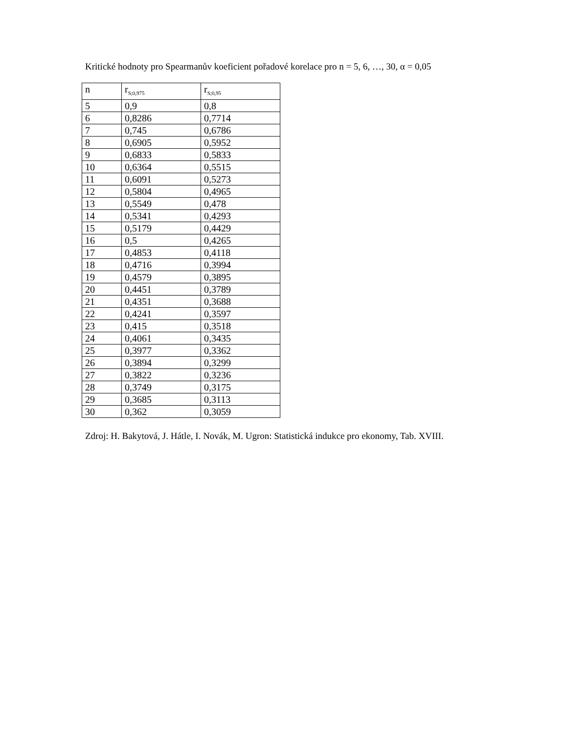Kritické hodnoty pro Spearmanův koeficient pořadové korelace pro n = 5, 6, …, 30, α = 0,05
| n | r<sub>S;0,975</sub> | r<sub>S;0,95</sub> |
| 5 | 0,9 | 0,8 |
| 6 | 0,8286 | 0,7714 |
| 7 | 0,745 | 0,6786 |
| 8 | 0,6905 | 0,5952 |
| 9 | 0,6833 | 0,5833 |
| 10 | 0,6364 | 0,5515 |
| 11 | 0,6091 | 0,5273 |
| 12 | 0,5804 | 0,4965 |
| 13 | 0,5549 | 0,478 |
| 14 | 0,5341 | 0,4293 |
| 15 | 0,5179 | 0,4429 |
| 16 | 0,5 | 0,4265 |
| 17 | 0,4853 | 0,4118 |
| 18 | 0,4716 | 0,3994 |
| 19 | 0,4579 | 0,3895 |
| 20 | 0,4451 | 0,3789 |
| 21 | 0,4351 | 0,3688 |
| 22 | 0,4241 | 0,3597 |
| 23 | 0,415 | 0,3518 |
| 24 | 0,4061 | 0,3435 |
| 25 | 0,3977 | 0,3362 |
| 26 | 0,3894 | 0,3299 |
| 27 | 0,3822 | 0,3236 |
| 28 | 0,3749 | 0,3175 |
| 29 | 0,3685 | 0,3113 |
| 30 | 0,362 | 0,3059 |
Zdroj: H. Bakytová, J. Hátle, I. Novák, M. Ugron: Statistická indukce pro ekonomy, Tab. XVIII.